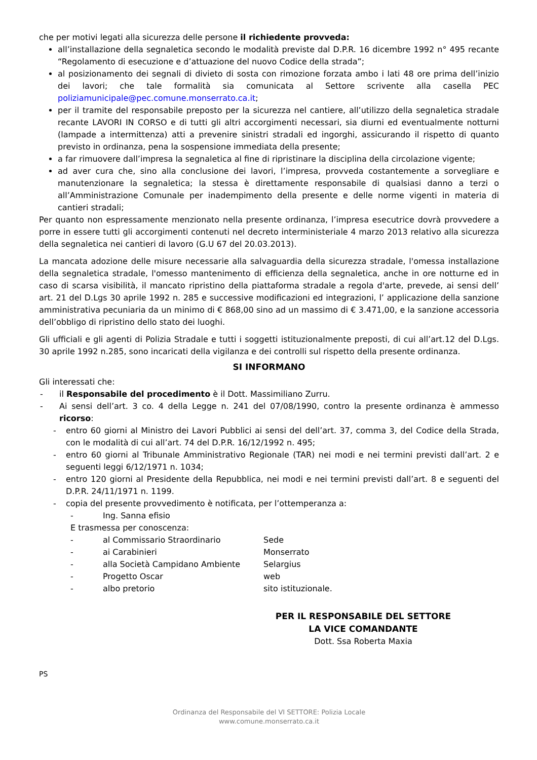che per motivi legati alla sicurezza delle persone il richiedente provveda:
all’installazione della segnaletica secondo le modalità previste dal D.P.R. 16 dicembre 1992 n° 495 recante “Regolamento di esecuzione e d’attuazione del nuovo Codice della strada”;
al posizionamento dei segnali di divieto di sosta con rimozione forzata ambo i lati 48 ore prima dell’inizio dei lavori; che tale formalità sia comunicata al Settore scrivente alla casella PEC poliziamunicipale@pec.comune.monserrato.ca.it;
per il tramite del responsabile preposto per la sicurezza nel cantiere, all’utilizzo della segnaletica stradale recante LAVORI IN CORSO e di tutti gli altri accorgimenti necessari, sia diurni ed eventualmente notturni (lampade a intermittenza) atti a prevenire sinistri stradali ed ingorghi, assicurando il rispetto di quanto previsto in ordinanza, pena la sospensione immediata della presente;
a far rimuovere dall’impresa la segnaletica al fine di ripristinare la disciplina della circolazione vigente;
ad aver cura che, sino alla conclusione dei lavori, l’impresa, provveda costantemente a sorvegliare e manutenzionare la segnaletica; la stessa è direttamente responsabile di qualsiasi danno a terzi o all’Amministrazione Comunale per inadempimento della presente e delle norme vigenti in materia di cantieri stradali;
Per quanto non espressamente menzionato nella presente ordinanza, l’impresa esecutrice dovrà provvedere a porre in essere tutti gli accorgimenti contenuti nel decreto interministeriale 4 marzo 2013 relativo alla sicurezza della segnaletica nei cantieri di lavoro (G.U 67 del 20.03.2013).
La mancata adozione delle misure necessarie alla salvaguardia della sicurezza stradale, l'omessa installazione della segnaletica stradale, l'omesso mantenimento di efficienza della segnaletica, anche in ore notturne ed in caso di scarsa visibilità, il mancato ripristino della piattaforma stradale a regola d'arte, prevede, ai sensi dell’ art. 21 del D.Lgs 30 aprile 1992 n. 285 e successive modificazioni ed integrazioni, l’ applicazione della sanzione amministrativa pecuniaria da un minimo di € 868,00 sino ad un massimo di € 3.471,00, e la sanzione accessoria dell’obbligo di ripristino dello stato dei luoghi.
Gli ufficiali e gli agenti di Polizia Stradale e tutti i soggetti istituzionalmente preposti, di cui all’art.12 del D.Lgs. 30 aprile 1992 n.285, sono incaricati della vigilanza e dei controlli sul rispetto della presente ordinanza.
SI INFORMANO
Gli interessati che:
- il Responsabile del procedimento è il Dott. Massimiliano Zurru.
- Ai sensi dell’art. 3 co. 4 della Legge n. 241 del 07/08/1990, contro la presente ordinanza è ammesso ricorso:
- entro 60 giorni al Ministro dei Lavori Pubblici ai sensi del dell’art. 37, comma 3, del Codice della Strada, con le modalità di cui all’art. 74 del D.P.R. 16/12/1992 n. 495;
- entro 60 giorni al Tribunale Amministrativo Regionale (TAR) nei modi e nei termini previsti dall’art. 2 e seguenti leggi 6/12/1971 n. 1034;
- entro 120 giorni al Presidente della Repubblica, nei modi e nei termini previsti dall’art. 8 e seguenti del D.P.R. 24/11/1971 n. 1199.
- copia del presente provvedimento è notificata, per l’ottemperanza a:
- Ing. Sanna efisio
E trasmessa per conoscenza:
- al Commissario Straordinario Sede
- ai Carabinieri Monserrato
- alla Società Campidano Ambiente Selargius
- Progetto Oscar web
- albo pretorio sito istituzionale.
PER IL RESPONSABILE DEL SETTORE
LA VICE COMANDANTE
Dott. Ssa Roberta Maxia
PS
Ordinanza del Responsabile del VI SETTORE: Polizia Locale
www.comune.monserrato.ca.it